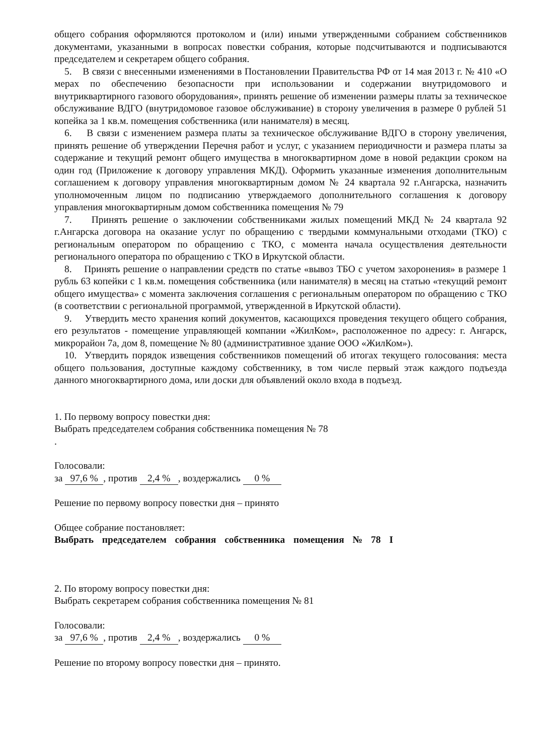общего собрания оформляются протоколом и (или) иными утвержденными собранием собственников документами, указанными в вопросах повестки собрания, которые подсчитываются и подписываются председателем и секретарем общего собрания.
5. В связи с внесенными изменениями в Постановлении Правительства РФ от 14 мая 2013 г. № 410 «О мерах по обеспечению безопасности при использовании и содержании внутридомового и внутриквартирного газового оборудования», принять решение об изменении размеры платы за техническое обслуживание ВДГО (внутридомовое газовое обслуживание) в сторону увеличения в размере 0 рублей 51 копейка за 1 кв.м. помещения собственника (или нанимателя) в месяц.
6. В связи с изменением размера платы за техническое обслуживание ВДГО в сторону увеличения, принять решение об утверждении Перечня работ и услуг, с указанием периодичности и размера платы за содержание и текущий ремонт общего имущества в многоквартирном доме в новой редакции сроком на один год (Приложение к договору управления МКД). Оформить указанные изменения дополнительным соглашением к договору управления многоквартирным домом № 24 квартала 92 г.Ангарска, назначить уполномоченным лицом по подписанию утверждаемого дополнительного соглашения к договору управления многоквартирным домом собственника помещения № 79
7. Принять решение о заключении собственниками жилых помещений МКД № 24 квартала 92 г.Ангарска договора на оказание услуг по обращению с твердыми коммунальными отходами (ТКО) с региональным оператором по обращению с ТКО, с момента начала осуществления деятельности регионального оператора по обращению с ТКО в Иркутской области.
8. Принять решение о направлении средств по статье «вывоз ТБО с учетом захоронения» в размере 1 рубль 63 копейки с 1 кв.м. помещения собственника (или нанимателя) в месяц на статью «текущий ремонт общего имущества» с момента заключения соглашения с региональным оператором по обращению с ТКО (в соответствии с региональной программой, утвержденной в Иркутской области).
9. Утвердить место хранения копий документов, касающихся проведения текущего общего собрания, его результатов - помещение управляющей компании «ЖилКом», расположенное по адресу: г. Ангарск, микрорайон 7а, дом 8, помещение № 80 (административное здание ООО «ЖилКом»).
10. Утвердить порядок извещения собственников помещений об итогах текущего голосования: места общего пользования, доступные каждому собственнику, в том числе первый этаж каждого подъезда данного многоквартирного дома, или доски для объявлений около входа в подъезд.
1. По первому вопросу повестки дня:
Выбрать председателем собрания собственника помещения № 78
.
Голосовали:
за 97,6 %, против 2,4 %, воздержались 0 %
Решение по первому вопросу повестки дня – принято
Общее собрание постановляет:
Выбрать председателем собрания собственника помещения № 78 I
2. По второму вопросу повестки дня:
Выбрать секретарем собрания собственника помещения № 81
Голосовали:
за 97,6 %, против 2,4 %, воздержались 0 %
Решение по второму вопросу повестки дня – принято.